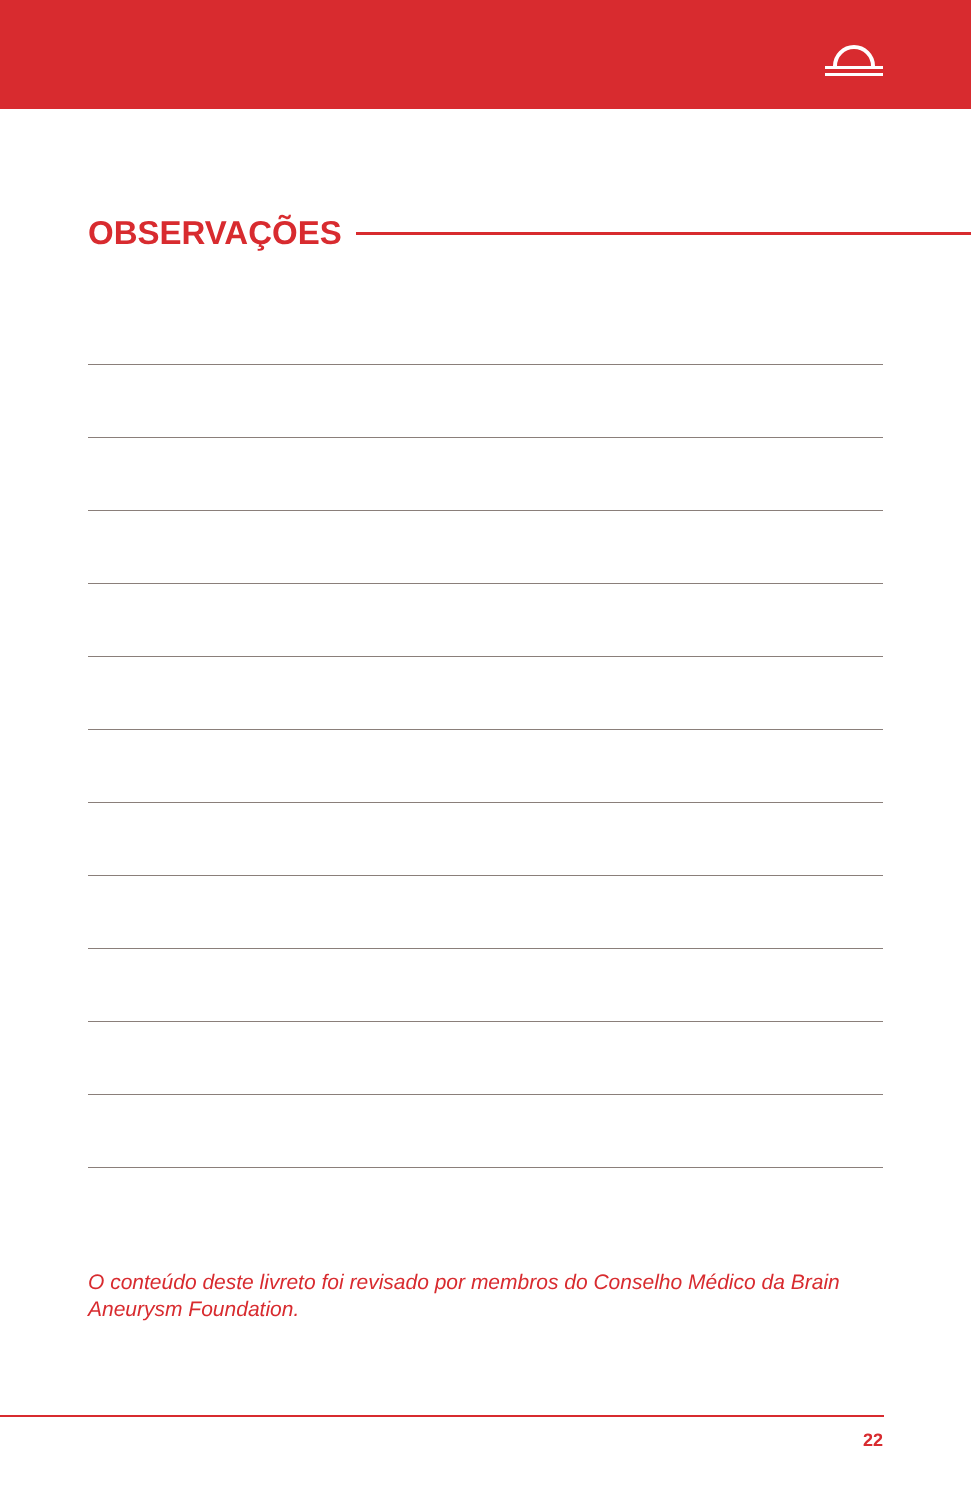OBSERVAÇÕES
O conteúdo deste livreto foi revisado por membros do Conselho Médico da Brain Aneurysm Foundation.
22